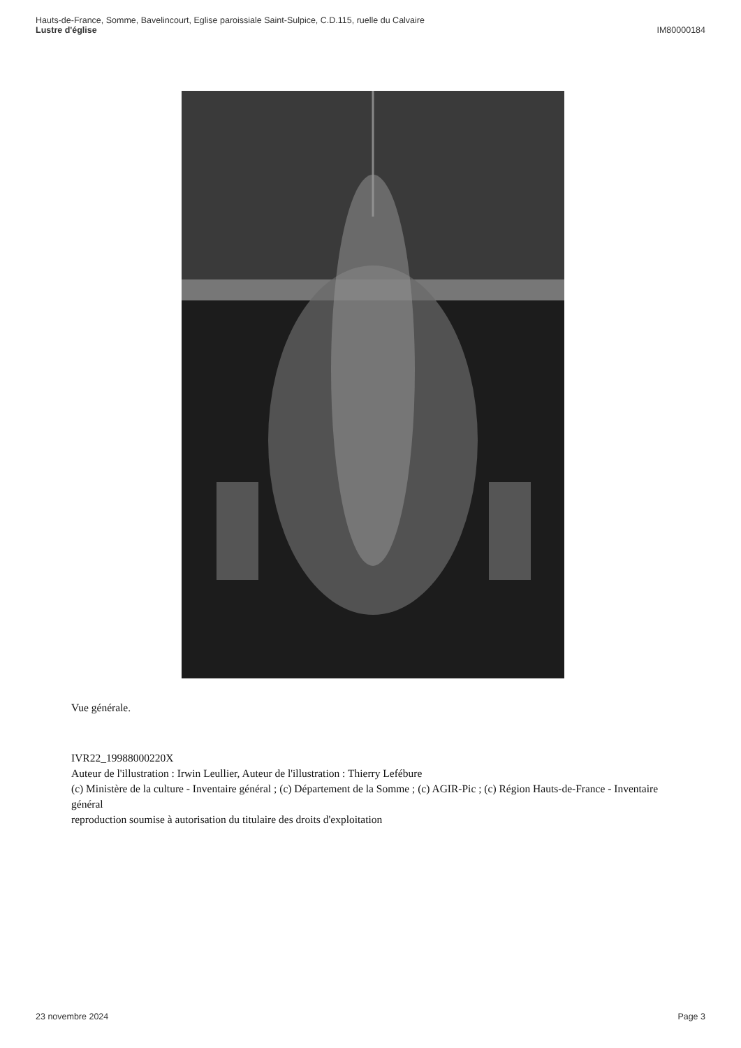IM80000184 Hauts-de-France, Somme, Bavelincourt, Eglise paroissiale Saint-Sulpice, C.D.115, ruelle du Calvaire
Lustre d'église
Vue générale.
IVR22_19988000220X
Auteur de l'illustration : Irwin Leullier, Auteur de l'illustration : Thierry Lefébure
(c) Ministère de la culture - Inventaire général ; (c) Département de la Somme ; (c) AGIR-Pic ; (c) Région Hauts-de-France - Inventaire général
reproduction soumise à autorisation du titulaire des droits d'exploitation
Page 3 23 novembre 2024